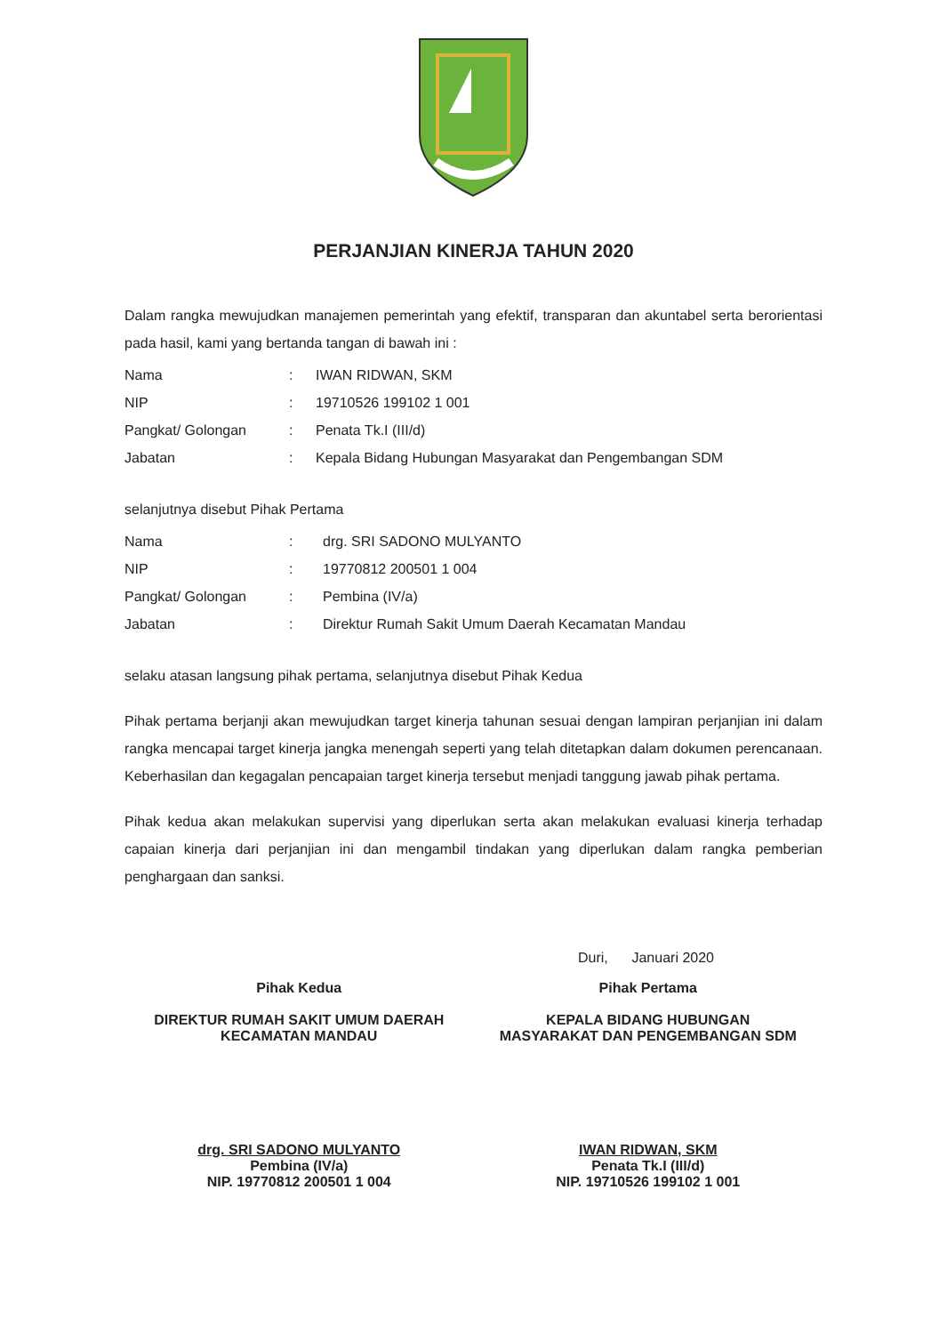PERJANJIAN KINERJA TAHUN 2020
Dalam rangka mewujudkan manajemen pemerintah yang efektif, transparan dan akuntabel serta berorientasi pada hasil, kami yang bertanda tangan di bawah ini :
| Nama | : | IWAN RIDWAN, SKM |
| NIP | : | 19710526 199102 1 001 |
| Pangkat/ Golongan | : | Penata Tk.I (III/d) |
| Jabatan | : | Kepala Bidang Hubungan Masyarakat dan Pengembangan SDM |
selanjutnya disebut Pihak Pertama
| Nama | : | drg. SRI SADONO MULYANTO |
| NIP | : | 19770812 200501 1 004 |
| Pangkat/ Golongan | : | Pembina (IV/a) |
| Jabatan | : | Direktur Rumah Sakit Umum Daerah Kecamatan Mandau |
selaku atasan langsung pihak pertama, selanjutnya disebut Pihak Kedua
Pihak pertama berjanji akan mewujudkan target kinerja tahunan sesuai dengan lampiran perjanjian ini dalam rangka mencapai target kinerja jangka menengah seperti yang telah ditetapkan dalam dokumen perencanaan. Keberhasilan dan kegagalan pencapaian target kinerja tersebut menjadi tanggung jawab pihak pertama.
Pihak kedua akan melakukan supervisi yang diperlukan serta akan melakukan evaluasi kinerja terhadap capaian kinerja dari perjanjian ini dan mengambil tindakan yang diperlukan dalam rangka pemberian penghargaan dan sanksi.
Duri, Januari 2020
Pihak Kedua
DIREKTUR RUMAH SAKIT UMUM DAERAH
KECAMATAN MANDAU
drg. SRI SADONO MULYANTO
Pembina (IV/a)
NIP. 19770812 200501 1 004
Pihak Pertama
KEPALA BIDANG HUBUNGAN
MASYARAKAT DAN PENGEMBANGAN SDM
IWAN RIDWAN, SKM
Penata Tk.I (III/d)
NIP. 19710526 199102 1 001